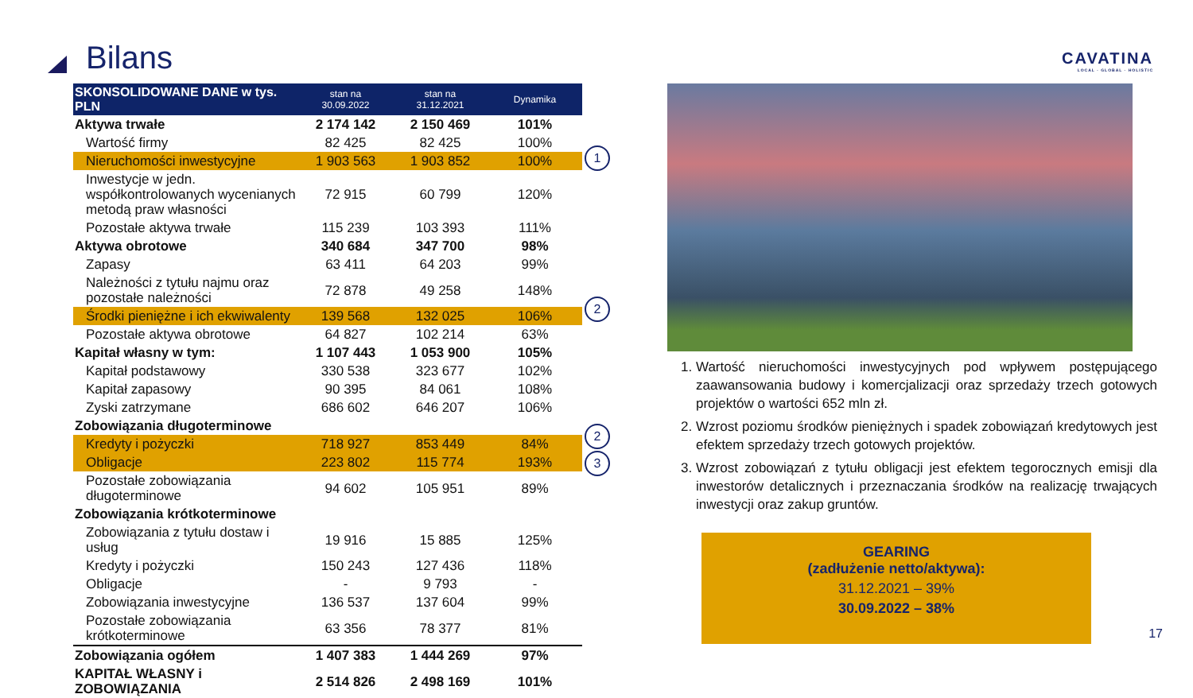Bilans
CAVATINA
LOCAL · GLOBAL · HOLISTIC
| SKONSOLIDOWANE DANE w tys. PLN | stan na 30.09.2022 | stan na 31.12.2021 | Dynamika |
| --- | --- | --- | --- |
| Aktywa trwałe | 2 174 142 | 2 150 469 | 101% |
| Wartość firmy | 82 425 | 82 425 | 100% |
| Nieruchomości inwestycyjne | 1 903 563 | 1 903 852 | 100% |
| Inwestycje w jedn. współkontrolowanych wycenianych metodą praw własności | 72 915 | 60 799 | 120% |
| Pozostałe aktywa trwałe | 115 239 | 103 393 | 111% |
| Aktywa obrotowe | 340 684 | 347 700 | 98% |
| Zapasy | 63 411 | 64 203 | 99% |
| Należności z tytułu najmu oraz pozostałe należności | 72 878 | 49 258 | 148% |
| Środki pieniężne i ich ekwiwalenty | 139 568 | 132 025 | 106% |
| Pozostałe aktywa obrotowe | 64 827 | 102 214 | 63% |
| Kapitał własny w tym: | 1 107 443 | 1 053 900 | 105% |
| Kapitał podstawowy | 330 538 | 323 677 | 102% |
| Kapitał zapasowy | 90 395 | 84 061 | 108% |
| Zyski zatrzymane | 686 602 | 646 207 | 106% |
| Zobowiązania długoterminowe | | | |
| Kredyty i pożyczki | 718 927 | 853 449 | 84% |
| Obligacje | 223 802 | 115 774 | 193% |
| Pozostałe zobowiązania długoterminowe | 94 602 | 105 951 | 89% |
| Zobowiązania krótkoterminowe | | | |
| Zobowiązania z tytułu dostaw i usług | 19 916 | 15 885 | 125% |
| Kredyty i pożyczki | 150 243 | 127 436 | 118% |
| Obligacje | - | 9 793 | - |
| Zobowiązania inwestycyjne | 136 537 | 137 604 | 99% |
| Pozostałe zobowiązania krótkoterminowe | 63 356 | 78 377 | 81% |
| Zobowiązania ogółem | 1 407 383 | 1 444 269 | 97% |
| KAPITAŁ WŁASNY i ZOBOWIĄZANIA | 2 514 826 | 2 498 169 | 101% |
1
2
2
3
1. Wartość nieruchomości inwestycyjnych pod wpływem postępującego zaawansowania budowy i komercjalizacji oraz sprzedaży trzech gotowych projektów o wartości 652 mln zł.
2. Wzrost poziomu środków pieniężnych i spadek zobowiązań kredytowych jest efektem sprzedaży trzech gotowych projektów.
3. Wzrost zobowiązań z tytułu obligacji jest efektem tegorocznych emisji dla inwestorów detalicznych i przeznaczania środków na realizację trwających inwestycji oraz zakup gruntów.
GEARING
(zadłużenie netto/aktywa):
31.12.2021 – 39%
30.09.2022 – 38%
17